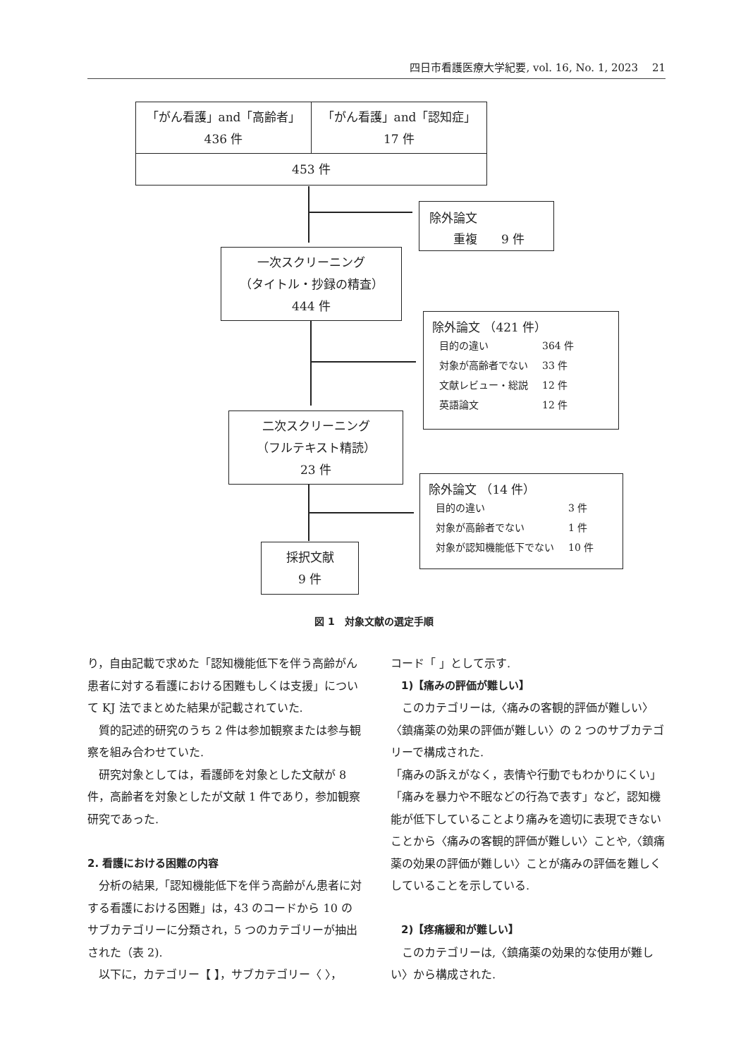四日市看護医療大学紀要, vol. 16, No. 1, 2023　 21
「がん看護」and「高齢者」
436 件
「がん看護」and「認知症」
17 件
453 件
除外論文
　　重複　　9 件
一次スクリーニング
（タイトル・抄録の精査）
444 件
除外論文 （421 件）
| 目的の違い | 364 件 |
| 対象が高齢者でない | 33 件 |
| 文献レビュー・総説 | 12 件 |
| 英語論文 | 12 件 |
二次スクリーニング
（フルテキスト精読）
23 件
除外論文 （14 件）
| 目的の違い | 3 件 |
| 対象が高齢者でない | 1 件 |
| 対象が認知機能低下でない | 10 件 |
採択文献
9 件
図 1　対象文献の選定手順
り，自由記載で求めた「認知機能低下を伴う高齢がん患者に対する看護における困難もしくは支援」について KJ 法でまとめた結果が記載されていた.
　質的記述的研究のうち 2 件は参加観察または参与観察を組み合わせていた.
　研究対象としては，看護師を対象とした文献が 8 件，高齢者を対象としたが文献 1 件であり，参加観察研究であった.
2. 看護における困難の内容
　分析の結果,「認知機能低下を伴う高齢がん患者に対する看護における困難」は，43 のコードから 10 のサブカテゴリーに分類され，5 つのカテゴリーが抽出された（表 2).
　以下に，カテゴリー【 】，サブカテゴリー〈 〉，
コード「 」として示す.
　1)【痛みの評価が難しい】
　このカテゴリーは,〈痛みの客観的評価が難しい〉〈鎮痛薬の効果の評価が難しい〉の 2 つのサブカテゴリーで構成された.
「痛みの訴えがなく，表情や行動でもわかりにくい」「痛みを暴力や不眠などの行為で表す」など，認知機能が低下していることより痛みを適切に表現できないことから〈痛みの客観的評価が難しい〉ことや,〈鎮痛薬の効果の評価が難しい〉ことが痛みの評価を難しくしていることを示している.
　2)【疼痛緩和が難しい】
　このカテゴリーは,〈鎮痛薬の効果的な使用が難しい〉から構成された.